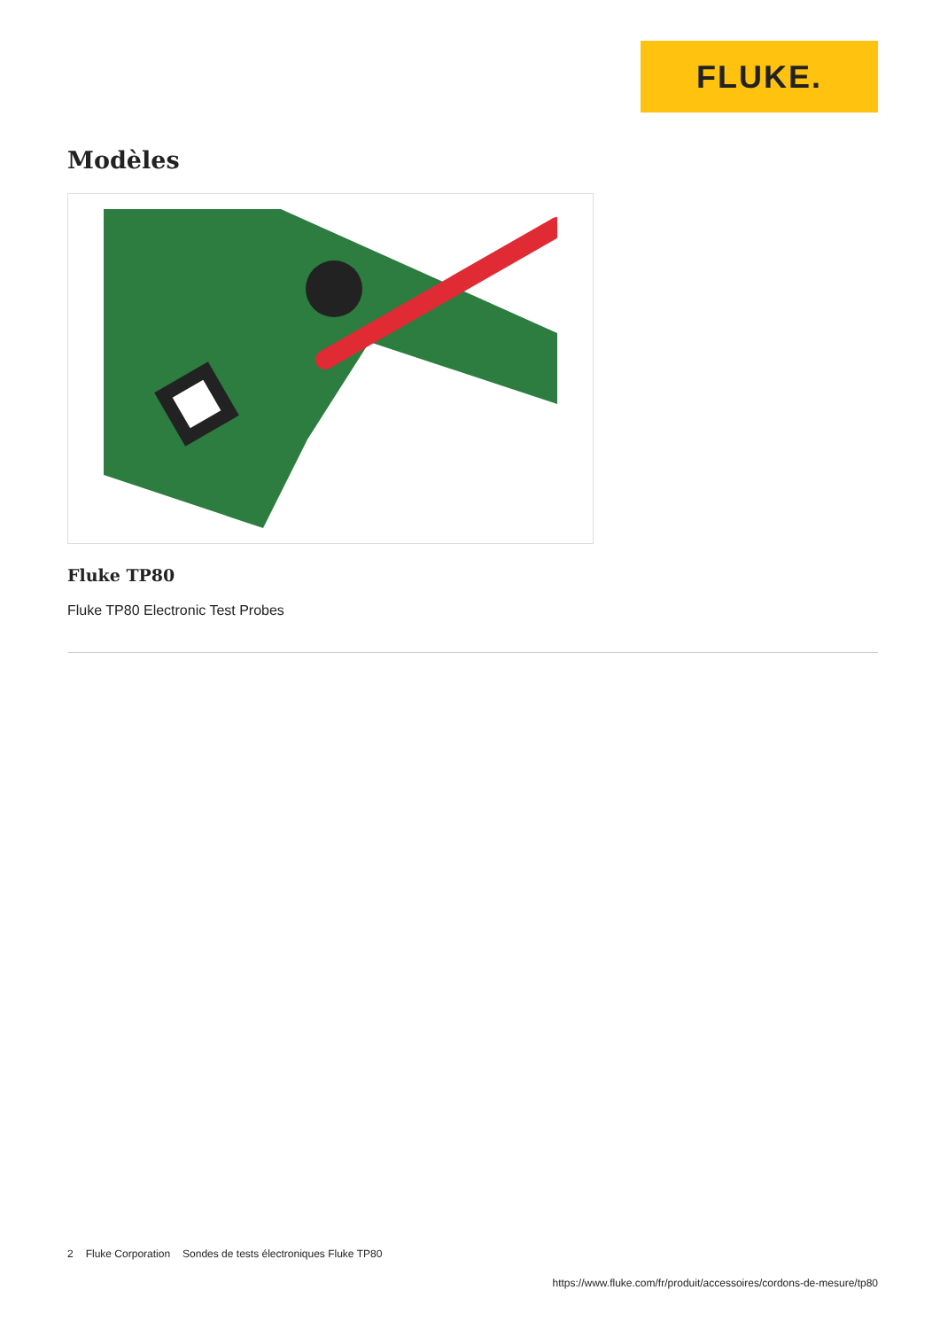FLUKE.
Modèles
Fluke TP80
Fluke TP80 Electronic Test Probes
2 Fluke Corporation Sondes de tests électroniques Fluke TP80
https://www.fluke.com/fr/produit/accessoires/cordons-de-mesure/tp80